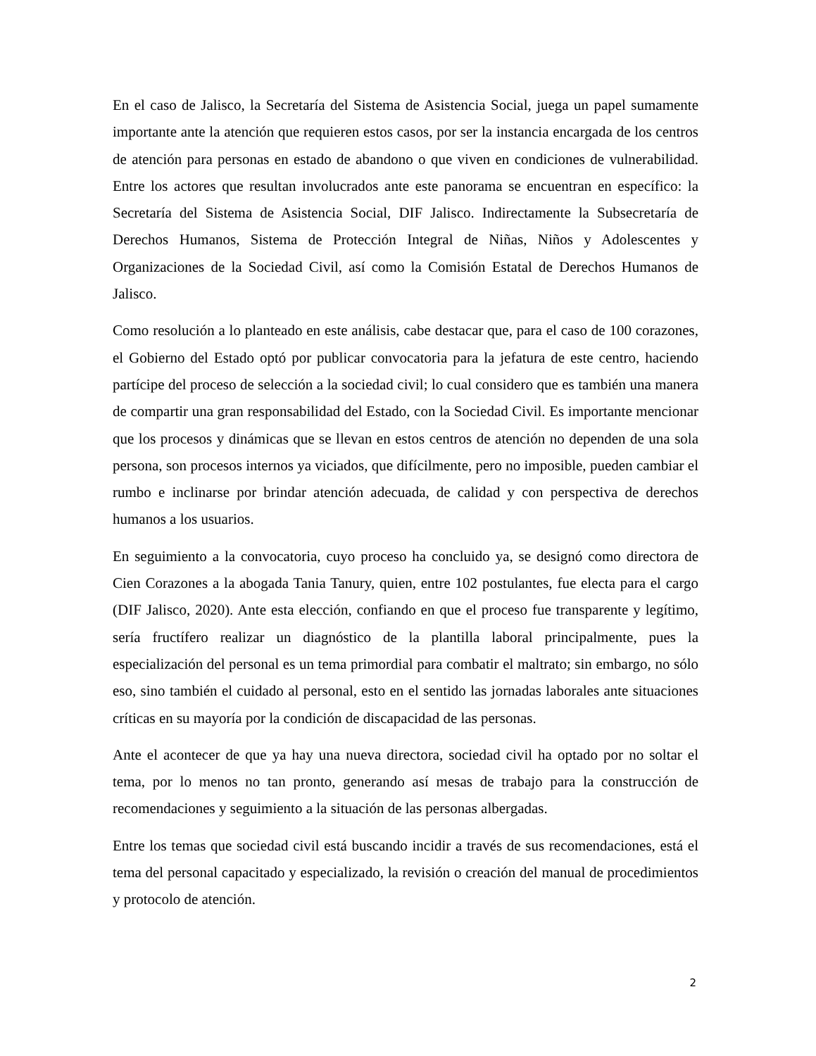En el caso de Jalisco, la Secretaría del Sistema de Asistencia Social, juega un papel sumamente importante ante la atención que requieren estos casos, por ser la instancia encargada de los centros de atención para personas en estado de abandono o que viven en condiciones de vulnerabilidad. Entre los actores que resultan involucrados ante este panorama se encuentran en específico: la Secretaría del Sistema de Asistencia Social, DIF Jalisco. Indirectamente la Subsecretaría de Derechos Humanos, Sistema de Protección Integral de Niñas, Niños y Adolescentes y Organizaciones de la Sociedad Civil, así como la Comisión Estatal de Derechos Humanos de Jalisco.
Como resolución a lo planteado en este análisis, cabe destacar que, para el caso de 100 corazones, el Gobierno del Estado optó por publicar convocatoria para la jefatura de este centro, haciendo partícipe del proceso de selección a la sociedad civil; lo cual considero que es también una manera de compartir una gran responsabilidad del Estado, con la Sociedad Civil. Es importante mencionar que los procesos y dinámicas que se llevan en estos centros de atención no dependen de una sola persona, son procesos internos ya viciados, que difícilmente, pero no imposible, pueden cambiar el rumbo e inclinarse por brindar atención adecuada, de calidad y con perspectiva de derechos humanos a los usuarios.
En seguimiento a la convocatoria, cuyo proceso ha concluido ya, se designó como directora de Cien Corazones a la abogada Tania Tanury, quien, entre 102 postulantes, fue electa para el cargo (DIF Jalisco, 2020). Ante esta elección, confiando en que el proceso fue transparente y legítimo, sería fructífero realizar un diagnóstico de la plantilla laboral principalmente, pues la especialización del personal es un tema primordial para combatir el maltrato; sin embargo, no sólo eso, sino también el cuidado al personal, esto en el sentido las jornadas laborales ante situaciones críticas en su mayoría por la condición de discapacidad de las personas.
Ante el acontecer de que ya hay una nueva directora, sociedad civil ha optado por no soltar el tema, por lo menos no tan pronto, generando así mesas de trabajo para la construcción de recomendaciones y seguimiento a la situación de las personas albergadas.
Entre los temas que sociedad civil está buscando incidir a través de sus recomendaciones, está el tema del personal capacitado y especializado, la revisión o creación del manual de procedimientos y protocolo de atención.
2